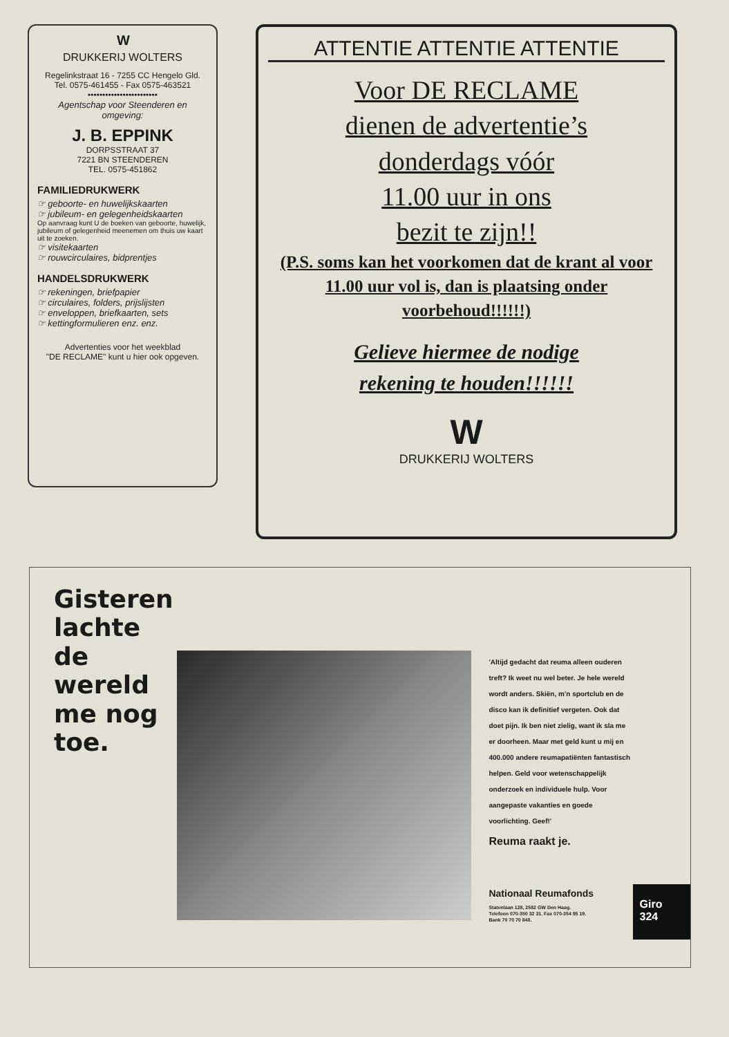W
DRUKKERIJ WOLTERS
Regelinkstraat 16 - 7255 CC Hengelo Gld.
Tel. 0575-461455 - Fax 0575-463521
••••••••••••••••••••••••
Agentschap voor Steenderen en omgeving:
J. B. EPPINK
DORPSSTRAAT 37
7221 BN STEENDEREN
TEL. 0575-451862
FAMILIEDRUKWERK
☞ geboorte- en huwelijkskaarten
☞ jubileum- en gelegenheidskaarten
Op aanvraag kunt U de boeken van geboorte, huwelijk, jubileum of gelegenheid meenemen om thuis uw kaart uit te zoeken.
☞ visitekaarten
☞ rouwcirculaires, bidprentjes
HANDELSDRUKWERK
☞ rekeningen, briefpapier
☞ circulaires, folders, prijslijsten
☞ enveloppen, briefkaarten, sets
☞ kettingformulieren enz. enz.
Advertenties voor het weekblad
"DE RECLAME" kunt u hier ook opgeven.
ATTENTIE ATTENTIE ATTENTIE
Voor DE RECLAME
dienen de advertentie’s
donderdags vóór
11.00 uur in ons
bezit te zijn!!
(P.S. soms kan het voorkomen dat de krant al voor 11.00 uur vol is, dan is plaatsing onder voorbehoud!!!!!!)
Gelieve hiermee de nodige
rekening te houden!!!!!!
W
DRUKKERIJ WOLTERS
Gisteren lachte de wereld me nog toe.
'Altijd gedacht dat reuma alleen ouderen treft? Ik weet nu wel beter. Je hele wereld wordt anders. Skiën, m'n sportclub en de disco kan ik definitief vergeten. Ook dat doet pijn. Ik ben niet zielig, want ik sla me er doorheen. Maar met geld kunt u mij en 400.000 andere reumapatiënten fantastisch helpen. Geld voor wetenschappelijk onderzoek en individuele hulp. Voor aangepaste vakanties en goede voorlichting. Geef!'
Reuma raakt je.
Nationaal Reumafonds
Statenlaan 128, 2582 GW Den Haag.
Telefoon 070-350 32 31. Fax 070-354 95 19.
Bank 70 70 70 848.
Giro 324